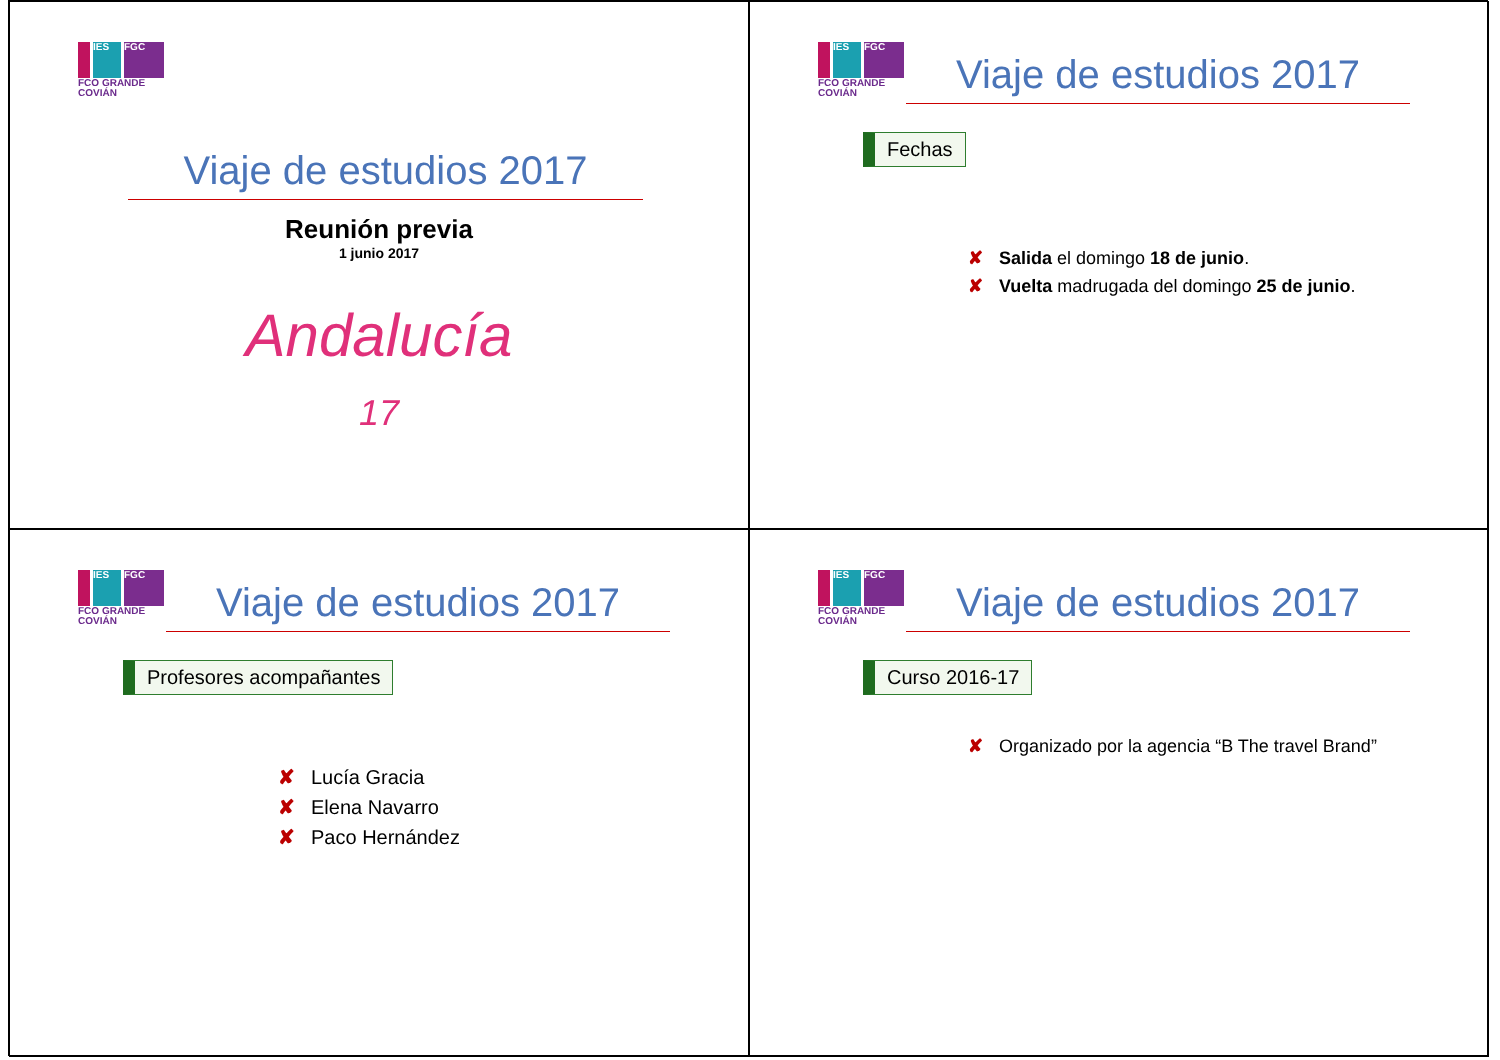IES FGC
FCO GRANDE COVIÁN
Viaje de estudios 2017
Reunión previa
1 junio 2017
Andalucía
17
IES FGC
FCO GRANDE COVIÁN
Viaje de estudios 2017
Fechas
✘ Salida el domingo 18 de junio.
✘ Vuelta madrugada del domingo 25 de junio.
IES FGC
FCO GRANDE COVIÁN
Viaje de estudios 2017
Profesores acompañantes
✘ Lucía Gracia
✘ Elena Navarro
✘ Paco Hernández
IES FGC
FCO GRANDE COVIÁN
Viaje de estudios 2017
Curso 2016-17
✘ Organizado por la agencia “B The travel Brand”